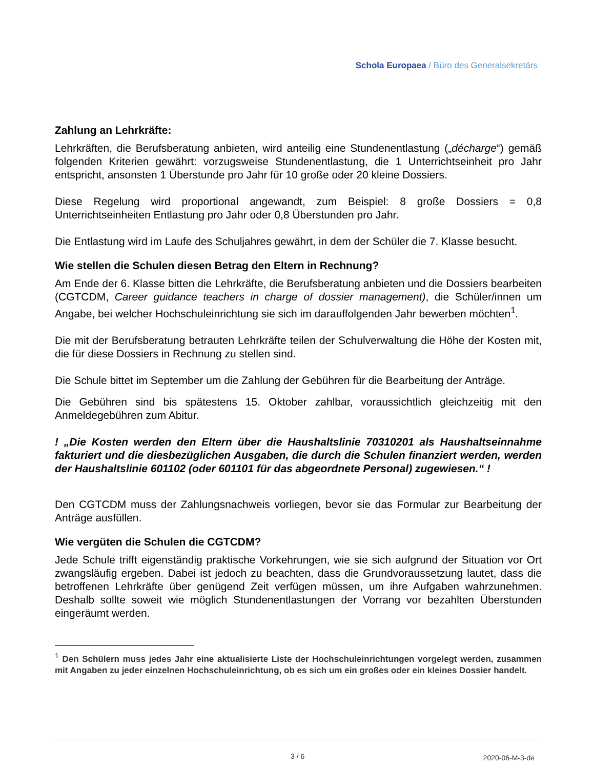Schola Europaea / Büro des Generalsekretärs
Zahlung an Lehrkräfte:
Lehrkräften, die Berufsberatung anbieten, wird anteilig eine Stundenentlastung („décharge“) gemäß folgenden Kriterien gewährt: vorzugsweise Stundenentlastung, die 1 Unterrichtseinheit pro Jahr entspricht, ansonsten 1 Überstunde pro Jahr für 10 große oder 20 kleine Dossiers.
Diese Regelung wird proportional angewandt, zum Beispiel: 8 große Dossiers = 0,8 Unterrichtseinheiten Entlastung pro Jahr oder 0,8 Überstunden pro Jahr.
Die Entlastung wird im Laufe des Schuljahres gewährt, in dem der Schüler die 7. Klasse besucht.
Wie stellen die Schulen diesen Betrag den Eltern in Rechnung?
Am Ende der 6. Klasse bitten die Lehrkräfte, die Berufsberatung anbieten und die Dossiers bearbeiten (CGTCDM, Career guidance teachers in charge of dossier management), die Schüler/innen um Angabe, bei welcher Hochschuleinrichtung sie sich im darauffolgenden Jahr bewerben möchten<sup>1</sup>.
Die mit der Berufsberatung betrauten Lehrkräfte teilen der Schulverwaltung die Höhe der Kosten mit, die für diese Dossiers in Rechnung zu stellen sind.
Die Schule bittet im September um die Zahlung der Gebühren für die Bearbeitung der Anträge.
Die Gebühren sind bis spätestens 15. Oktober zahlbar, voraussichtlich gleichzeitig mit den Anmeldegebühren zum Abitur.
! „Die Kosten werden den Eltern über die Haushaltslinie 70310201 als Haushaltseinnahme fakturiert und die diesbezüglichen Ausgaben, die durch die Schulen finanziert werden, werden der Haushaltslinie 601102 (oder 601101 für das abgeordnete Personal) zugewiesen.“ !
Den CGTCDM muss der Zahlungsnachweis vorliegen, bevor sie das Formular zur Bearbeitung der Anträge ausfüllen.
Wie vergüten die Schulen die CGTCDM?
Jede Schule trifft eigenständig praktische Vorkehrungen, wie sie sich aufgrund der Situation vor Ort zwangsläufig ergeben. Dabei ist jedoch zu beachten, dass die Grundvoraussetzung lautet, dass die betroffenen Lehrkräfte über genügend Zeit verfügen müssen, um ihre Aufgaben wahrzunehmen. Deshalb sollte soweit wie möglich Stundenentlastungen der Vorrang vor bezahlten Überstunden eingeräumt werden.
<sup>1</sup> Den Schülern muss jedes Jahr eine aktualisierte Liste der Hochschuleinrichtungen vorgelegt werden, zusammen mit Angaben zu jeder einzelnen Hochschuleinrichtung, ob es sich um ein großes oder ein kleines Dossier handelt.
3 / 6 2020-06-M-3-de